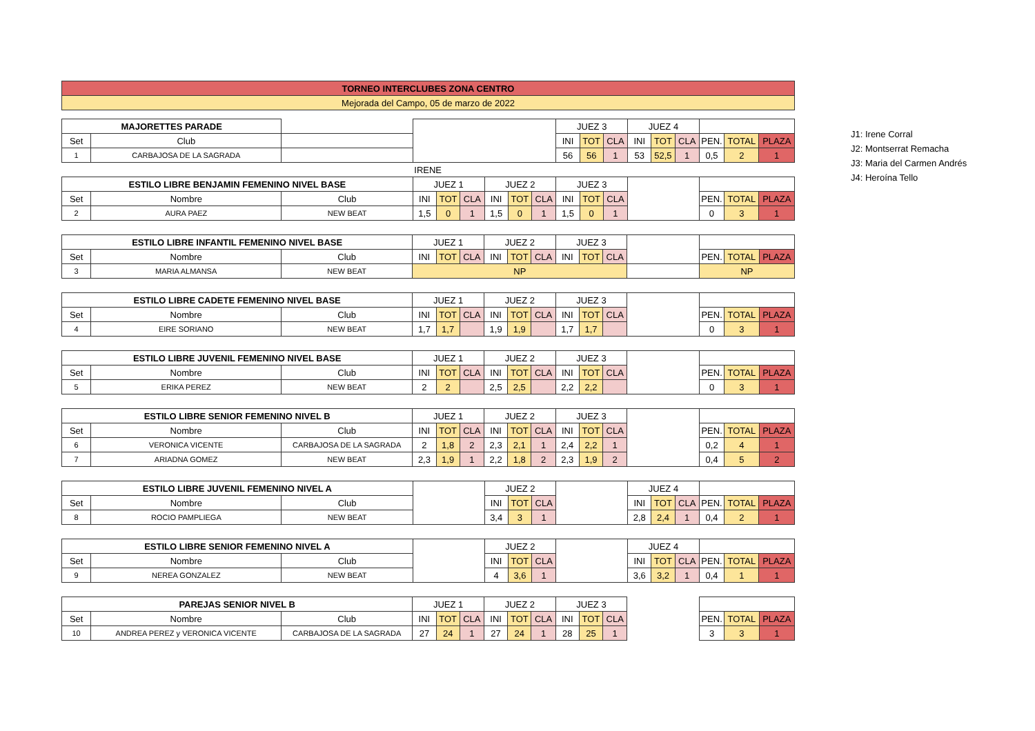| TORNEO INTERCLUBES ZONA CENTRO |
| Mejorada del Campo, 05 de marzo de 2022 |
| MAJORETTES PARADE | | | | | | | | | JUEZ 3 | | | JUEZ 4 | | | | | |
| Set | Club | | | | | | | | INI | TOT | CLA | INI | TOT | CLA | PEN. | TOTAL | PLAZA |
| 1 | CARBAJOSA DE LA SAGRADA | | | | | | | | 56 | 56 | 1 | 53 | 52,5 | 1 | 0,5 | 2 | 1 |
| | | | IRENE | | | | | | | | | | | | | | |
| ESTILO LIBRE BENJAMIN FEMENINO NIVEL BASE | | | JUEZ 1 | | | JUEZ 2 | | | JUEZ 3 | | | | | | | | |
| Set | Nombre | Club | INI | TOT | CLA | INI | TOT | CLA | INI | TOT | CLA | | | | PEN. | TOTAL | PLAZA |
| 2 | AURA PAEZ | NEW BEAT | 1,5 | 0 | 1 | 1,5 | 0 | 1 | 1,5 | 0 | 1 | | | | 0 | 3 | 1 |
| ESTILO LIBRE INFANTIL FEMENINO NIVEL BASE | | | JUEZ 1 | | | JUEZ 2 | | | JUEZ 3 | | | | | | |
| Set | Nombre | Club | INI | TOT | CLA | INI | TOT | CLA | INI | TOT | CLA | | PEN. | TOTAL | PLAZA |
| 3 | MARIA ALMANSA | NEW BEAT | NP | | | | | | | | | | NP | | |
| ESTILO LIBRE CADETE FEMENINO NIVEL BASE | | | JUEZ 1 | | | JUEZ 2 | | | JUEZ 3 | | | | | | |
| Set | Nombre | Club | INI | TOT | CLA | INI | TOT | CLA | INI | TOT | CLA | | PEN. | TOTAL | PLAZA |
| 4 | EIRE SORIANO | NEW BEAT | 1,7 | 1,7 | | 1,9 | 1,9 | | 1,7 | 1,7 | | | 0 | 3 | 1 |
| ESTILO LIBRE JUVENIL FEMENINO NIVEL BASE | | | JUEZ 1 | | | JUEZ 2 | | | JUEZ 3 | | | | | | |
| Set | Nombre | Club | INI | TOT | CLA | INI | TOT | CLA | INI | TOT | CLA | | PEN. | TOTAL | PLAZA |
| 5 | ERIKA PEREZ | NEW BEAT | 2 | 2 | | 2,5 | 2,5 | | 2,2 | 2,2 | | | 0 | 3 | 1 |
| ESTILO LIBRE SENIOR FEMENINO NIVEL B | | | JUEZ 1 | | | JUEZ 2 | | | JUEZ 3 | | | | | | |
| Set | Nombre | Club | INI | TOT | CLA | INI | TOT | CLA | INI | TOT | CLA | | PEN. | TOTAL | PLAZA |
| 6 | VERONICA VICENTE | CARBAJOSA DE LA SAGRADA | 2 | 1,8 | 2 | 2,3 | 2,1 | 1 | 2,4 | 2,2 | 1 | | 0,2 | 4 | 1 |
| 7 | ARIADNA GOMEZ | NEW BEAT | 2,3 | 1,9 | 1 | 2,2 | 1,8 | 2 | 2,3 | 1,9 | 2 | | 0,4 | 5 | 2 |
| ESTILO LIBRE JUVENIL FEMENINO NIVEL A | | | | JUEZ 2 | | | | JUEZ 4 | | | | | |
| Set | Nombre | Club | | INI | TOT | CLA | | INI | TOT | CLA | PEN. | TOTAL | PLAZA |
| 8 | ROCIO PAMPLIEGA | NEW BEAT | | 3,4 | 3 | 1 | | 2,8 | 2,4 | 1 | 0,4 | 2 | 1 |
| ESTILO LIBRE SENIOR FEMENINO NIVEL A | | | | JUEZ 2 | | | | JUEZ 4 | | | | | |
| Set | Nombre | Club | | INI | TOT | CLA | | INI | TOT | CLA | PEN. | TOTAL | PLAZA |
| 9 | NEREA GONZALEZ | NEW BEAT | | 4 | 3,6 | 1 | | 3,6 | 3,2 | 1 | 0,4 | 1 | 1 |
| PAREJAS SENIOR NIVEL B | | | JUEZ 1 | | | JUEZ 2 | | | JUEZ 3 | | | | | | |
| Set | Nombre | Club | INI | TOT | CLA | INI | TOT | CLA | INI | TOT | CLA | | PEN. | TOTAL | PLAZA |
| 10 | ANDREA PEREZ y VERONICA VICENTE | CARBAJOSA DE LA SAGRADA | 27 | 24 | 1 | 27 | 24 | 1 | 28 | 25 | 1 | | 3 | 3 | 1 |
J1: Irene Corral
J2: Montserrat Remacha
J3: Maria del Carmen Andrés
J4: Heroína Tello